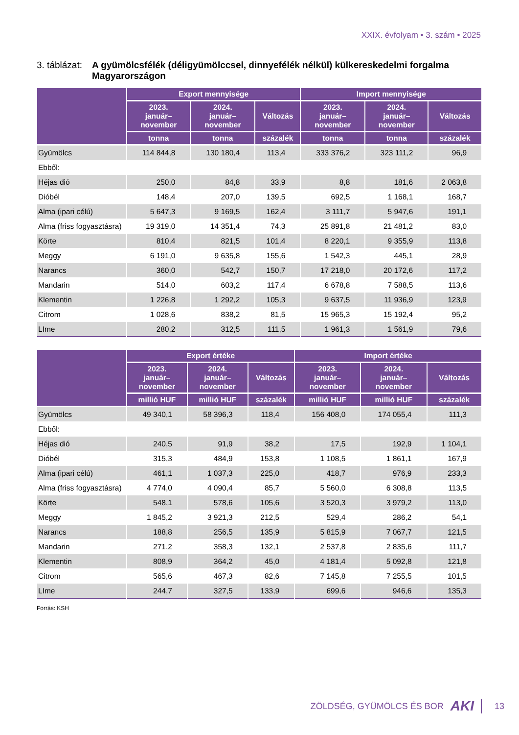XXIX. évfolyam • 3. szám • 2025
3. táblázat: A gyümölcsfélék (déligyümölccsel, dinnyefélék nélkül) külkereskedelmi forgalma Magyarországon
| | Export mennyisége | | | Import mennyisége | | |
| --- | --- | --- | --- | --- | --- | --- |
| | 2023. január– november | 2024. január– november | Változás | 2023. január– november | 2024. január– november | Változás |
| | tonna | tonna | százalék | tonna | tonna | százalék |
| Gyümölcs | 114 844,8 | 130 180,4 | 113,4 | 333 376,2 | 323 111,2 | 96,9 |
| Ebből: | | | | | | |
| Héjas dió | 250,0 | 84,8 | 33,9 | 8,8 | 181,6 | 2 063,8 |
| Dióbél | 148,4 | 207,0 | 139,5 | 692,5 | 1 168,1 | 168,7 |
| Alma (ipari célú) | 5 647,3 | 9 169,5 | 162,4 | 3 111,7 | 5 947,6 | 191,1 |
| Alma (friss fogyasztásra) | 19 319,0 | 14 351,4 | 74,3 | 25 891,8 | 21 481,2 | 83,0 |
| Körte | 810,4 | 821,5 | 101,4 | 8 220,1 | 9 355,9 | 113,8 |
| Meggy | 6 191,0 | 9 635,8 | 155,6 | 1 542,3 | 445,1 | 28,9 |
| Narancs | 360,0 | 542,7 | 150,7 | 17 218,0 | 20 172,6 | 117,2 |
| Mandarin | 514,0 | 603,2 | 117,4 | 6 678,8 | 7 588,5 | 113,6 |
| Klementin | 1 226,8 | 1 292,2 | 105,3 | 9 637,5 | 11 936,9 | 123,9 |
| Citrom | 1 028,6 | 838,2 | 81,5 | 15 965,3 | 15 192,4 | 95,2 |
| LIme | 280,2 | 312,5 | 111,5 | 1 961,3 | 1 561,9 | 79,6 |
| | Export értéke | | | Import értéke | | |
| --- | --- | --- | --- | --- | --- | --- |
| | 2023. január– november | 2024. január– november | Változás | 2023. január– november | 2024. január– november | Változás |
| | millió HUF | millió HUF | százalék | millió HUF | millió HUF | százalék |
| Gyümölcs | 49 340,1 | 58 396,3 | 118,4 | 156 408,0 | 174 055,4 | 111,3 |
| Ebből: | | | | | | |
| Héjas dió | 240,5 | 91,9 | 38,2 | 17,5 | 192,9 | 1 104,1 |
| Dióbél | 315,3 | 484,9 | 153,8 | 1 108,5 | 1 861,1 | 167,9 |
| Alma (ipari célú) | 461,1 | 1 037,3 | 225,0 | 418,7 | 976,9 | 233,3 |
| Alma (friss fogyasztásra) | 4 774,0 | 4 090,4 | 85,7 | 5 560,0 | 6 308,8 | 113,5 |
| Körte | 548,1 | 578,6 | 105,6 | 3 520,3 | 3 979,2 | 113,0 |
| Meggy | 1 845,2 | 3 921,3 | 212,5 | 529,4 | 286,2 | 54,1 |
| Narancs | 188,8 | 256,5 | 135,9 | 5 815,9 | 7 067,7 | 121,5 |
| Mandarin | 271,2 | 358,3 | 132,1 | 2 537,8 | 2 835,6 | 111,7 |
| Klementin | 808,9 | 364,2 | 45,0 | 4 181,4 | 5 092,8 | 121,8 |
| Citrom | 565,6 | 467,3 | 82,6 | 7 145,8 | 7 255,5 | 101,5 |
| LIme | 244,7 | 327,5 | 133,9 | 699,6 | 946,6 | 135,3 |
Forrás: KSH
ZÖLDSÉG, GYÜMÖLCS ÉS BOR AKI 13